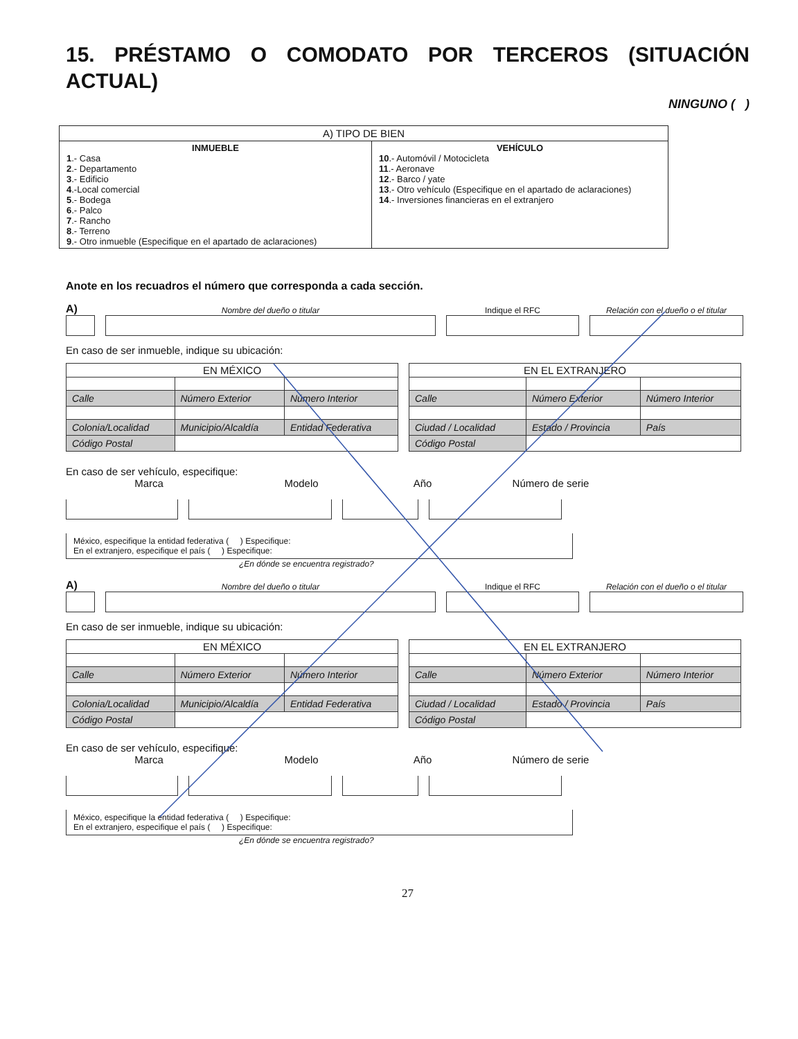15. PRÉSTAMO O COMODATO POR TERCEROS (SITUACIÓN ACTUAL)
NINGUNO ( )
| A) TIPO DE BIEN | |
| --- | --- |
| INMUEBLE 1 .- Casa 2 .- Departamento 3 .- Edificio 4 .-Local comercial 5 .- Bodega 6 .- Palco 7 .- Rancho 8 .- Terreno 9 .- Otro inmueble (Especifique en el apartado de aclaraciones) | VEHÍCULO 10 .- Automóvil / Motocicleta 11 .- Aeronave 12 .- Barco / yate 13 .- Otro vehículo (Especifique en el apartado de aclaraciones) 14 .- Inversiones financieras en el extranjero |
Anote en los recuadros el número que corresponda a cada sección.
A)
Nombre del dueño o titular
Indique el RFC
Relación con el dueño o el titular
En caso de ser inmueble, indique su ubicación:
| EN MÉXICO | | |
| --- | --- | --- |
| Calle | Número Exterior | Número Interior |
| Colonia/Localidad | Municipio/Alcaldía | Entidad Federativa |
| Código Postal | | |
| EN EL EXTRANJERO | | |
| --- | --- | --- |
| Calle | Número Exterior | Número Interior |
| Ciudad / Localidad | Estado / Provincia | País |
| Código Postal | | |
En caso de ser vehículo, especifique:
Marca Modelo Año Número de serie
México, especifique la entidad federativa ( ) Especifique:
En el extranjero, especifique el país ( ) Especifique:
¿En dónde se encuentra registrado?
A)
Nombre del dueño o titular
Indique el RFC
Relación con el dueño o el titular
En caso de ser inmueble, indique su ubicación:
| EN MÉXICO | | |
| --- | --- | --- |
| Calle | Número Exterior | Número Interior |
| Colonia/Localidad | Municipio/Alcaldía | Entidad Federativa |
| Código Postal | | |
| EN EL EXTRANJERO | | |
| --- | --- | --- |
| Calle | Número Exterior | Número Interior |
| Ciudad / Localidad | Estado / Provincia | País |
| Código Postal | | |
En caso de ser vehículo, especifique:
Marca Modelo Año Número de serie
México, especifique la entidad federativa ( ) Especifique:
En el extranjero, especifique el país ( ) Especifique:
¿En dónde se encuentra registrado?
27